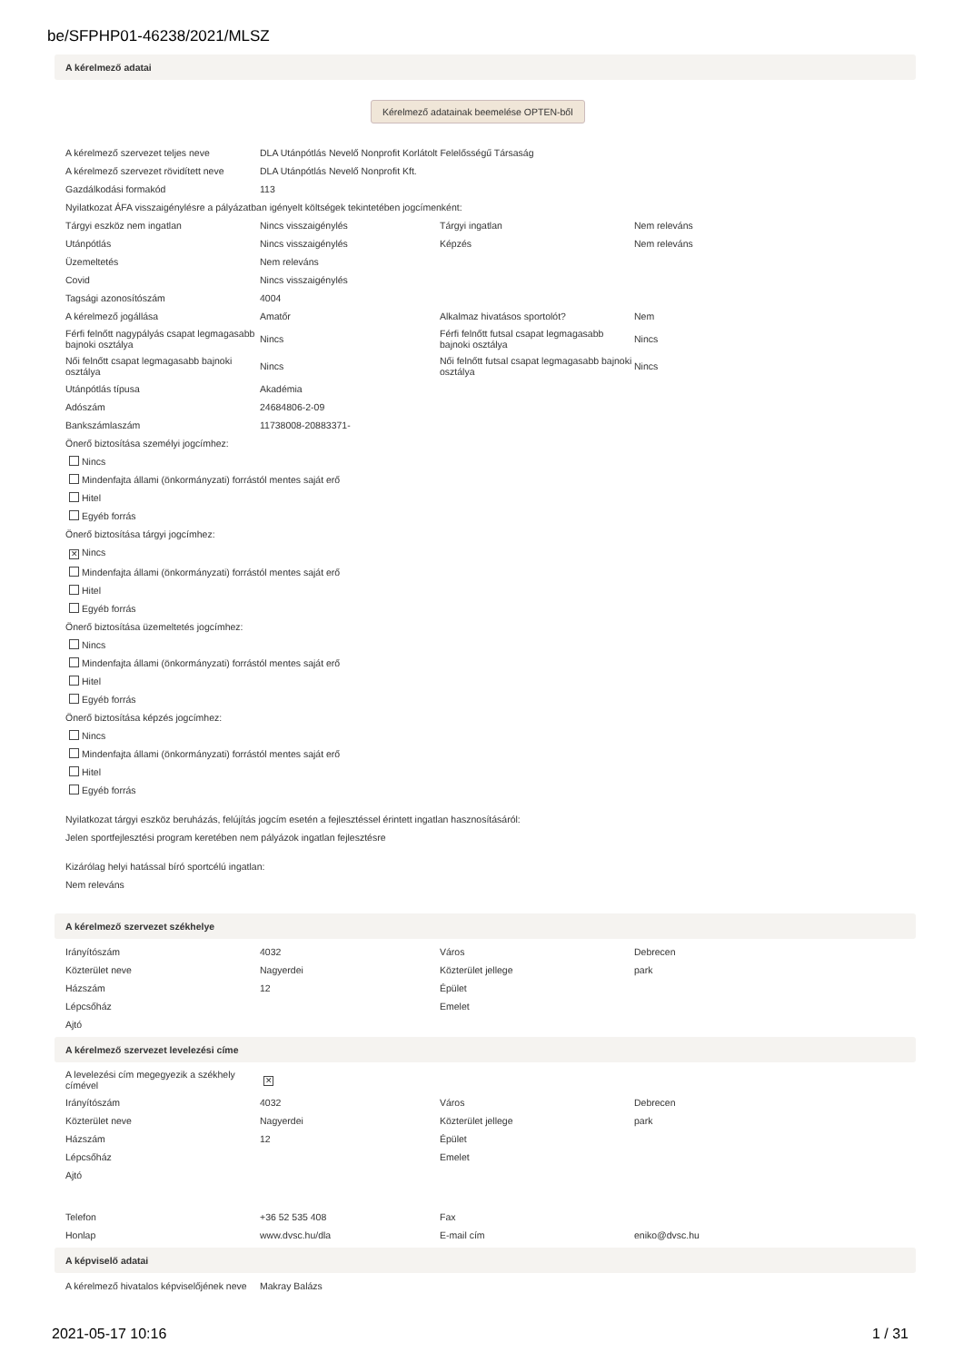be/SFPHP01-46238/2021/MLSZ
A kérelmező adatai
Kérelmező adatainak beemelése OPTEN-ből
| A kérelmező szervezet teljes neve | DLA Utánpótlás Nevelő Nonprofit Korlátolt Felelősségű Társaság | | |
| A kérelmező szervezet rövidített neve | DLA Utánpótlás Nevelő Nonprofit Kft. | | |
| Gazdálkodási formakód | 113 | | |
| Nyilatkozat ÁFA visszaigénylésre a pályázatban igényelt költségek tekintetében jogcímenként: | | | |
| Tárgyi eszköz nem ingatlan | Nincs visszaigénylés | Tárgyi ingatlan | Nem releváns |
| Utánpótlás | Nincs visszaigénylés | Képzés | Nem releváns |
| Üzemeltetés | Nem releváns | | |
| Covid | Nincs visszaigénylés | | |
| Tagsági azonosítószám | 4004 | | |
| A kérelmező jogállása | Amatőr | Alkalmaz hivatásos sportolót? | Nem |
| Férfi felnőtt nagypályás csapat legmagasabb bajnoki osztálya | Nincs | Férfi felnőtt futsal csapat legmagasabb bajnoki osztálya | Nincs |
| Női felnőtt csapat legmagasabb bajnoki osztálya | Nincs | Női felnőtt futsal csapat legmagasabb bajnoki osztálya | Nincs |
| Utánpótlás típusa | Akadémia | | |
| Adószám | 24684806-2-09 | | |
| Bankszámlaszám | 11738008-20883371- | | |
Önerő biztosítása személyi jogcímhez:
Nincs
Mindenfajta állami (önkormányzati) forrástól mentes saját erő
Hitel
Egyéb forrás
Önerő biztosítása tárgyi jogcímhez:
✕ Nincs
Mindenfajta állami (önkormányzati) forrástól mentes saját erő
Hitel
Egyéb forrás
Önerő biztosítása üzemeltetés jogcímhez:
Nincs
Mindenfajta állami (önkormányzati) forrástól mentes saját erő
Hitel
Egyéb forrás
Önerő biztosítása képzés jogcímhez:
Nincs
Mindenfajta állami (önkormányzati) forrástól mentes saját erő
Hitel
Egyéb forrás
Nyilatkozat tárgyi eszköz beruházás, felújítás jogcím esetén a fejlesztéssel érintett ingatlan hasznosításáról:
Jelen sportfejlesztési program keretében nem pályázok ingatlan fejlesztésre
Kizárólag helyi hatással bíró sportcélú ingatlan:
Nem releváns
A kérelmező szervezet székhelye
| Irányítószám | 4032 | Város | Debrecen |
| Közterület neve | Nagyerdei | Közterület jellege | park |
| Házszám | 12 | Épület | |
| Lépcsőház | | Emelet | |
| Ajtó | | | |
A kérelmező szervezet levelezési címe
| A levelezési cím megegyezik a székhely címével | ✕ | | |
| Irányítószám | 4032 | Város | Debrecen |
| Közterület neve | Nagyerdei | Közterület jellege | park |
| Házszám | 12 | Épület | |
| Lépcsőház | | Emelet | |
| Ajtó | | | |
| Telefon | +36 52 535 408 | Fax | |
| Honlap | www.dvsc.hu/dla | E-mail cím | eniko@dvsc.hu |
A képviselő adatai
| A kérelmező hivatalos képviselőjének neve | Makray Balázs |
2021-05-17 10:16 1 / 31